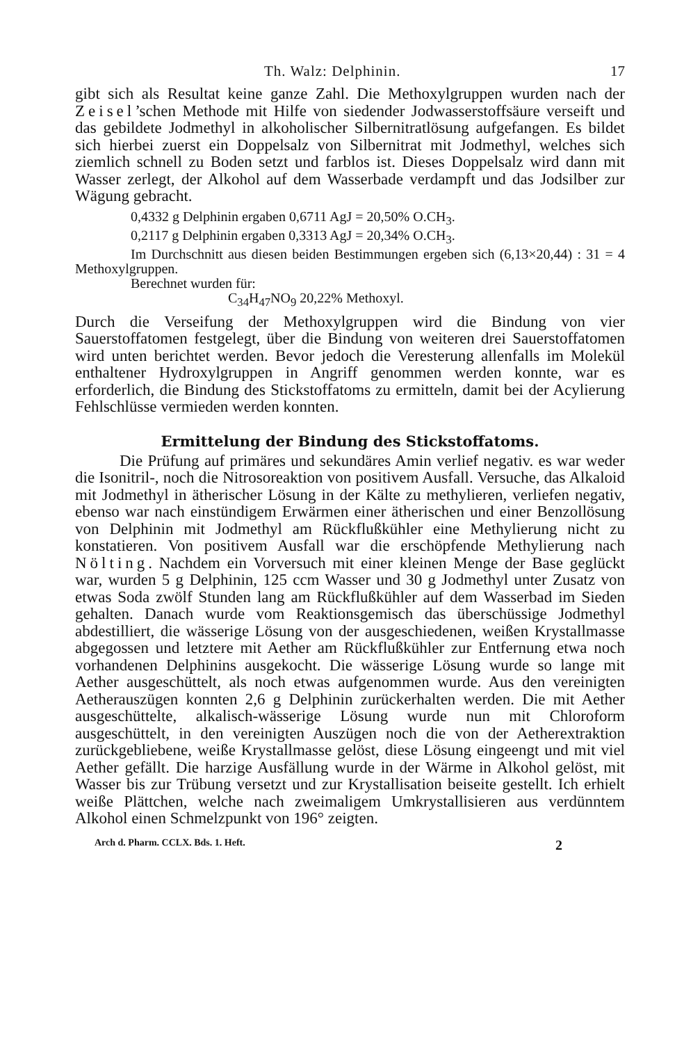Th. Walz: Delphinin. 17
gibt sich als Resultat keine ganze Zahl. Die Methoxylgruppen wurden nach der Zeisel’schen Methode mit Hilfe von siedender Jodwasserstoffsäure verseift und das gebildete Jodmethyl in alkoholischer Silbernitratlösung aufgefangen. Es bildet sich hierbei zuerst ein Doppelsalz von Silbernitrat mit Jodmethyl, welches sich ziemlich schnell zu Boden setzt und farblos ist. Dieses Doppelsalz wird dann mit Wasser zerlegt, der Alkohol auf dem Wasserbade verdampft und das Jodsilber zur Wägung gebracht.
0,4332 g Delphinin ergaben 0,6711 AgJ = 20,50% O.CH<sub>3</sub>.
0,2117 g Delphinin ergaben 0,3313 AgJ = 20,34% O.CH<sub>3</sub>.
Im Durchschnitt aus diesen beiden Bestimmungen ergeben sich (6,13×20,44) : 31 = 4 Methoxylgruppen.
Berechnet wurden für:
C<sub>34</sub>H<sub>47</sub>NO<sub>9</sub> 20,22% Methoxyl.
Durch die Verseifung der Methoxylgruppen wird die Bindung von vier Sauerstoffatomen festgelegt, über die Bindung von weiteren drei Sauerstoffatomen wird unten berichtet werden. Bevor jedoch die Veresterung allenfalls im Molekül enthaltener Hydroxylgruppen in Angriff genommen werden konnte, war es erforderlich, die Bindung des Stickstoffatoms zu ermitteln, damit bei der Acylierung Fehlschlüsse vermieden werden konnten.
Ermittelung der Bindung des Stickstoffatoms.
Die Prüfung auf primäres und sekundäres Amin verlief negativ. es war weder die Isonitril-, noch die Nitrosoreaktion von positivem Ausfall. Versuche, das Alkaloid mit Jodmethyl in ätherischer Lösung in der Kälte zu methylieren, verliefen negativ, ebenso war nach einstündigem Erwärmen einer ätherischen und einer Benzollösung von Delphinin mit Jodmethyl am Rückflußkühler eine Methylierung nicht zu konstatieren. Von positivem Ausfall war die erschöpfende Methylierung nach Nölting. Nachdem ein Vorversuch mit einer kleinen Menge der Base geglückt war, wurden 5 g Delphinin, 125 ccm Wasser und 30 g Jodmethyl unter Zusatz von etwas Soda zwölf Stunden lang am Rückflußkühler auf dem Wasserbad im Sieden gehalten. Danach wurde vom Reaktionsgemisch das überschüssige Jodmethyl abdestilliert, die wässerige Lösung von der ausgeschiedenen, weißen Krystallmasse abgegossen und letztere mit Aether am Rückflußkühler zur Entfernung etwa noch vorhandenen Delphinins ausgekocht. Die wässerige Lösung wurde so lange mit Aether ausgeschüttelt, als noch etwas aufgenommen wurde. Aus den vereinigten Aetherauszügen konnten 2,6 g Delphinin zurückerhalten werden. Die mit Aether ausgeschüttelte, alkalisch-wässerige Lösung wurde nun mit Chloroform ausgeschüttelt, in den vereinigten Auszügen noch die von der Aetherextraktion zurückgebliebene, weiße Krystallmasse gelöst, diese Lösung eingeengt und mit viel Aether gefällt. Die harzige Ausfällung wurde in der Wärme in Alkohol gelöst, mit Wasser bis zur Trübung versetzt und zur Krystallisation beiseite gestellt. Ich erhielt weiße Plättchen, welche nach zweimaligem Umkrystallisieren aus verdünntem Alkohol einen Schmelzpunkt von 196° zeigten.
Arch d. Pharm. CCLX. Bds. 1. Heft. 2